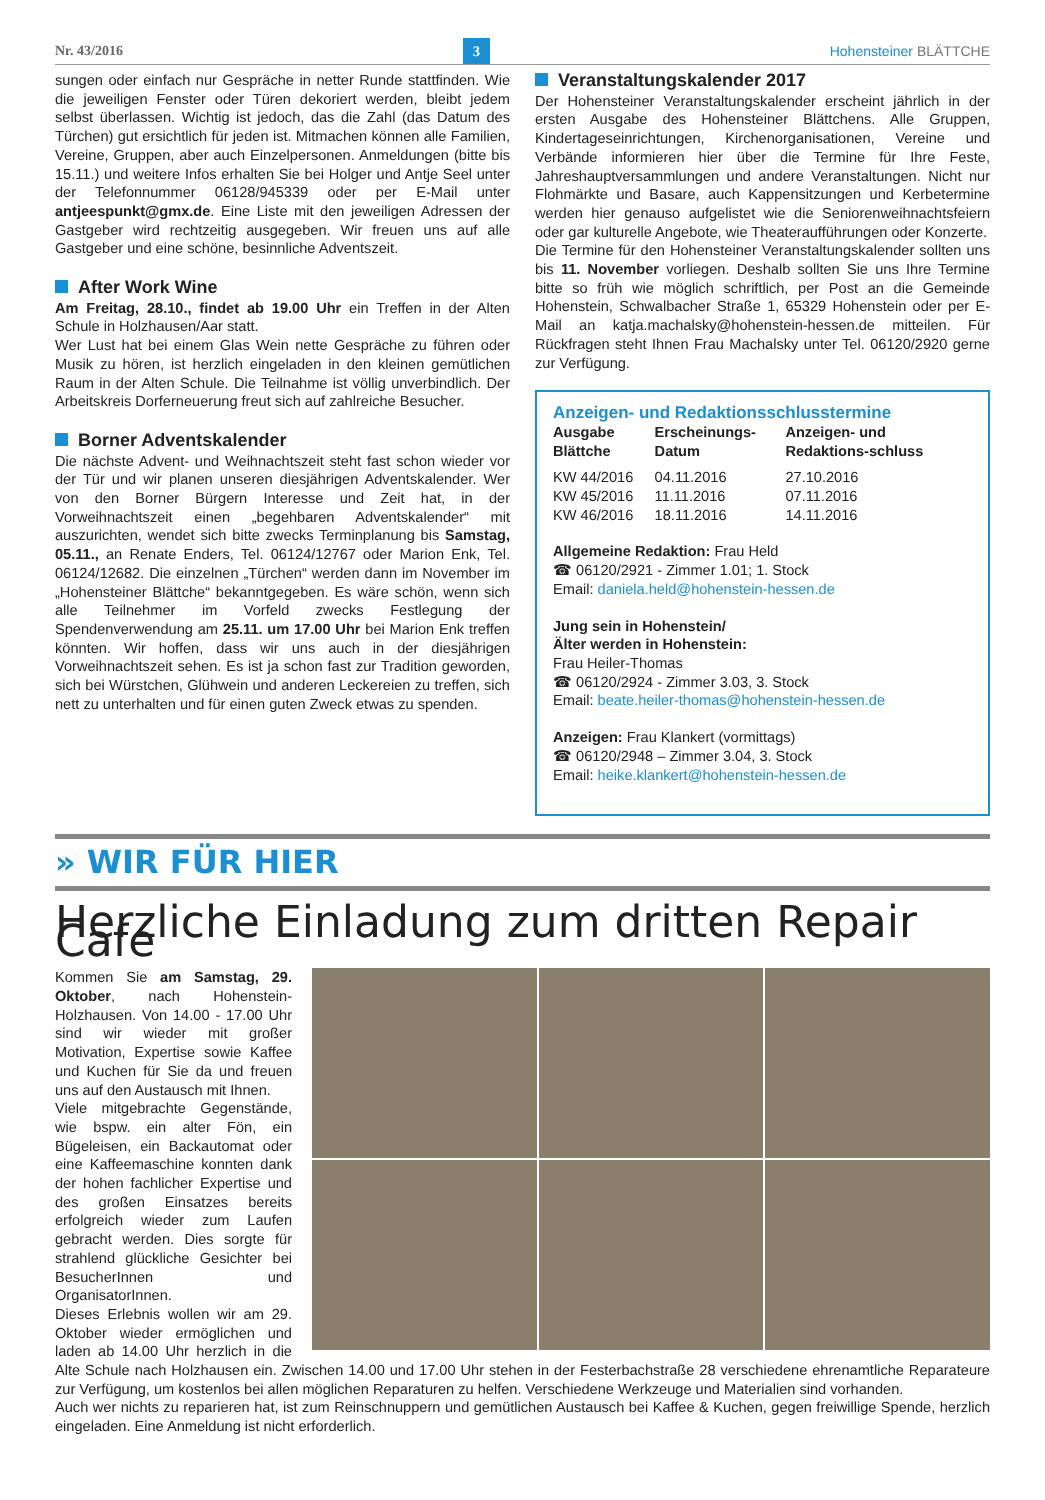Nr. 43/2016 3 Hohensteiner BLÄTTCHE
sungen oder einfach nur Gespräche in netter Runde stattfinden. Wie die jeweiligen Fenster oder Türen dekoriert werden, bleibt jedem selbst überlassen. Wichtig ist jedoch, das die Zahl (das Datum des Türchen) gut ersichtlich für jeden ist. Mitmachen können alle Familien, Vereine, Gruppen, aber auch Einzelpersonen. Anmeldungen (bitte bis 15.11.) und weitere Infos erhalten Sie bei Holger und Antje Seel unter der Telefonnummer 06128/945339 oder per E-Mail unter antjeespunkt@gmx.de. Eine Liste mit den jeweiligen Adressen der Gastgeber wird rechtzeitig ausgegeben. Wir freuen uns auf alle Gastgeber und eine schöne, besinnliche Adventszeit.
After Work Wine
Am Freitag, 28.10., findet ab 19.00 Uhr ein Treffen in der Alten Schule in Holzhausen/Aar statt.
Wer Lust hat bei einem Glas Wein nette Gespräche zu führen oder Musik zu hören, ist herzlich eingeladen in den kleinen gemütlichen Raum in der Alten Schule. Die Teilnahme ist völlig unverbindlich. Der Arbeitskreis Dorferneuerung freut sich auf zahlreiche Besucher.
Borner Adventskalender
Die nächste Advent- und Weihnachtszeit steht fast schon wieder vor der Tür und wir planen unseren diesjährigen Adventskalender. Wer von den Borner Bürgern Interesse und Zeit hat, in der Vorweihnachtszeit einen „begehbaren Adventskalender“ mit auszurichten, wendet sich bitte zwecks Terminplanung bis Samstag, 05.11., an Renate Enders, Tel. 06124/12767 oder Marion Enk, Tel. 06124/12682. Die einzelnen „Türchen“ werden dann im November im „Hohensteiner Blättche“ bekanntgegeben. Es wäre schön, wenn sich alle Teilnehmer im Vorfeld zwecks Festlegung der Spendenverwendung am 25.11. um 17.00 Uhr bei Marion Enk treffen könnten. Wir hoffen, dass wir uns auch in der diesjährigen Vorweihnachtszeit sehen. Es ist ja schon fast zur Tradition geworden, sich bei Würstchen, Glühwein und anderen Leckereien zu treffen, sich nett zu unterhalten und für einen guten Zweck etwas zu spenden.
Veranstaltungskalender 2017
Der Hohensteiner Veranstaltungskalender erscheint jährlich in der ersten Ausgabe des Hohensteiner Blättchens. Alle Gruppen, Kindertageseinrichtungen, Kirchenorganisationen, Vereine und Verbände informieren hier über die Termine für Ihre Feste, Jahreshauptversammlungen und andere Veranstaltungen. Nicht nur Flohmärkte und Basare, auch Kappensitzungen und Kerbetermine werden hier genauso aufgelistet wie die Seniorenweihnachtsfeiern oder gar kulturelle Angebote, wie Theateraufführungen oder Konzerte.
Die Termine für den Hohensteiner Veranstaltungskalender sollten uns bis 11. November vorliegen. Deshalb sollten Sie uns Ihre Termine bitte so früh wie möglich schriftlich, per Post an die Gemeinde Hohenstein, Schwalbacher Straße 1, 65329 Hohenstein oder per E-Mail an katja.machalsky@hohenstein-hessen.de mitteilen. Für Rückfragen steht Ihnen Frau Machalsky unter Tel. 06120/2920 gerne zur Verfügung.
Anzeigen- und Redaktionsschlusstermine
| Ausgabe Blättche | Erscheinungs-Datum | Anzeigen- und Redaktions-schluss |
| --- | --- | --- |
| KW 44/2016 | 04.11.2016 | 27.10.2016 |
| KW 45/2016 | 11.11.2016 | 07.11.2016 |
| KW 46/2016 | 18.11.2016 | 14.11.2016 |
Allgemeine Redaktion: Frau Held
☎ 06120/2921 - Zimmer 1.01; 1. Stock
Email: daniela.held@hohenstein-hessen.de
Jung sein in Hohenstein/
Älter werden in Hohenstein:
Frau Heiler-Thomas
☎ 06120/2924 - Zimmer 3.03, 3. Stock
Email: beate.heiler-thomas@hohenstein-hessen.de
Anzeigen: Frau Klankert (vormittags)
☎ 06120/2948 – Zimmer 3.04, 3. Stock
Email: heike.klankert@hohenstein-hessen.de
» WIR FÜR HIER
Herzliche Einladung zum dritten Repair Café
Kommen Sie am Samstag, 29. Oktober, nach Hohenstein-Holzhausen. Von 14.00 - 17.00 Uhr sind wir wieder mit großer Motivation, Expertise sowie Kaffee und Kuchen für Sie da und freuen uns auf den Austausch mit Ihnen.
Viele mitgebrachte Gegenstände, wie bspw. ein alter Fön, ein Bügeleisen, ein Backautomat oder eine Kaffeemaschine konnten dank der hohen fachlicher Expertise und des großen Einsatzes bereits erfolgreich wieder zum Laufen gebracht werden. Dies sorgte für strahlend glückliche Gesichter bei BesucherInnen und OrganisatorInnen.
Dieses Erlebnis wollen wir am 29. Oktober wieder ermöglichen und laden ab 14.00 Uhr herzlich in die Alte Schule nach Holzhausen ein. Zwischen 14.00 und 17.00 Uhr stehen in der Festerbachstraße 28 verschiedene ehrenamtliche Reparateure zur Verfügung, um kostenlos bei allen möglichen Reparaturen zu helfen. Verschiedene Werkzeuge und Materialien sind vorhanden.
Auch wer nichts zu reparieren hat, ist zum Reinschnuppern und gemütlichen Austausch bei Kaffee & Kuchen, gegen freiwillige Spende, herzlich eingeladen. Eine Anmeldung ist nicht erforderlich.